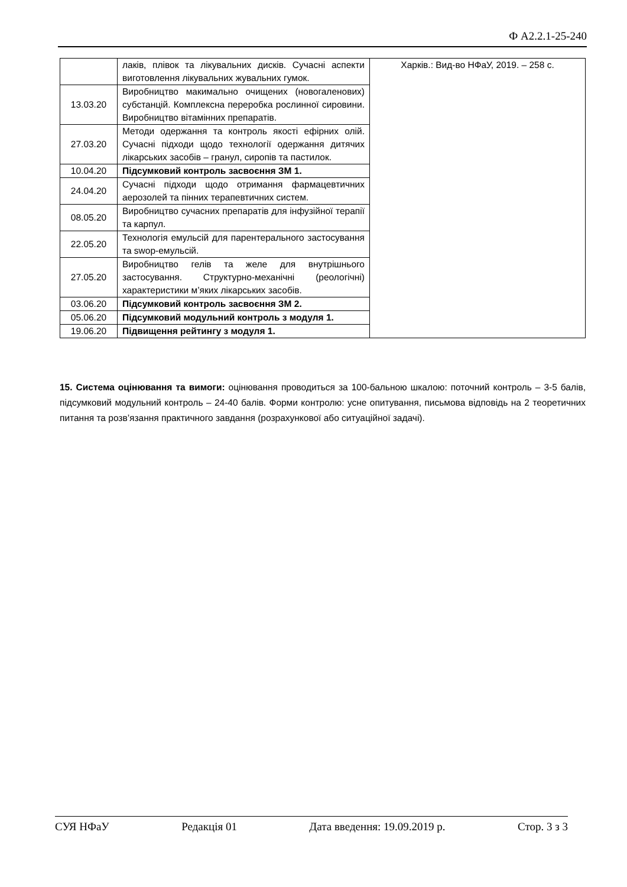Ф А2.2.1-25-240
| | лаків, плівок та лікувальних дисків. Сучасні аспекти виготовлення лікувальних жувальних гумок. | Харків.: Вид-во НФаУ, 2019. – 258 с. |
| 13.03.20 | Виробництво макимально очищених (новогаленових) субстанцій. Комплексна переробка рослинної сировини. Виробництво вітамінних препаратів. | |
| 27.03.20 | Методи одержання та контроль якості ефірних олій. Сучасні підходи щодо технології одержання дитячих лікарських засобів – гранул, сиропів та пастилок. | |
| 10.04.20 | Підсумковий контроль засвоєння ЗМ 1. | |
| 24.04.20 | Сучасні підходи щодо отримання фармацевтичних аерозолей та пінних терапевтичних систем. | |
| 08.05.20 | Виробництво сучасних препаратів для інфузійної терапії та карпул. | |
| 22.05.20 | Технологія емульсій для парентерального застосування та swop-емульсій. | |
| 27.05.20 | Виробництво гелів та желе для внутрішнього застосування. Структурно-механічні (реологічні) характеристики м’яких лікарських засобів. | |
| 03.06.20 | Підсумковий контроль засвоєння ЗМ 2. | |
| 05.06.20 | Підсумковий модульний контроль з модуля 1. | |
| 19.06.20 | Підвищення рейтингу з модуля 1. | |
15. Система оцінювання та вимоги: оцінювання проводиться за 100-бальною шкалою: поточний контроль – 3-5 балів, підсумковий модульний контроль – 24-40 балів. Форми контролю: усне опитування, письмова відповідь на 2 теоретичних питання та розв’язання практичного завдання (розрахункової або ситуаційної задачі).
СУЯ НФаУ Редакція 01 Дата введення: 19.09.2019 р. Стор. 3 з 3